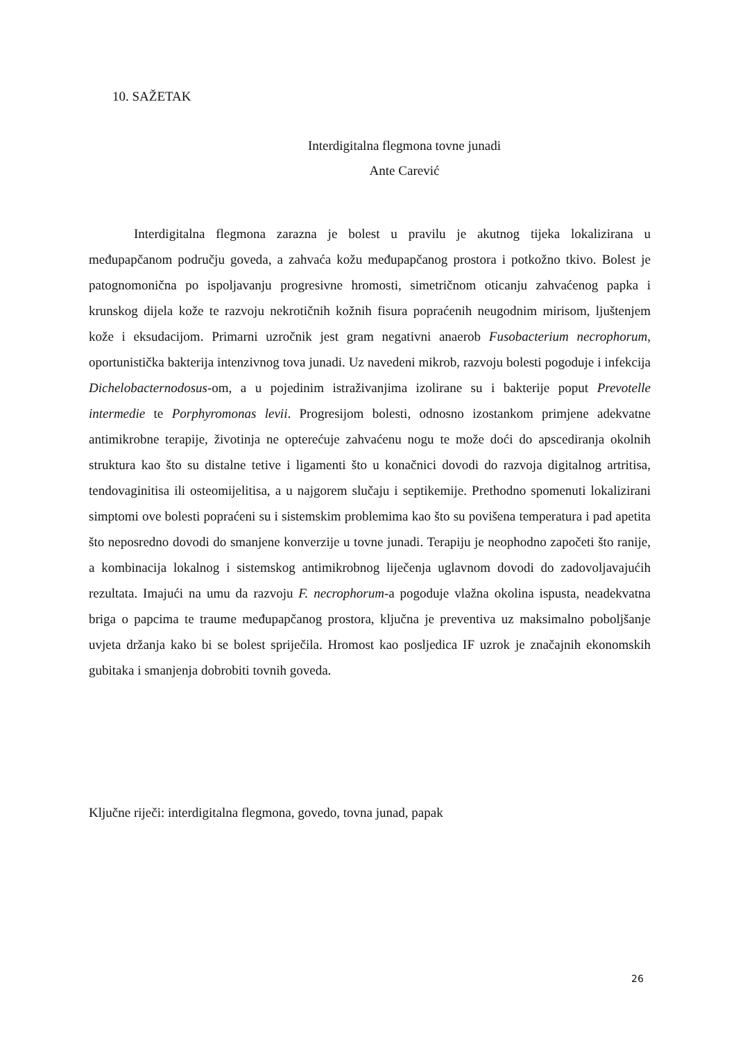10. SAŽETAK
Interdigitalna flegmona tovne junadi
Ante Carević
Interdigitalna flegmona zarazna je bolest u pravilu je akutnog tijeka lokalizirana u međupapčanom području goveda, a zahvaća kožu međupapčanog prostora i potkožno tkivo. Bolest je patognomonična po ispoljavanju progresivne hromosti, simetričnom oticanju zahvaćenog papka i krunskog dijela kože te razvoju nekrotičnih kožnih fisura popraćenih neugodnim mirisom, ljuštenjem kože i eksudacijom. Primarni uzročnik jest gram negativni anaerob Fusobacterium necrophorum, oportunistička bakterija intenzivnog tova junadi. Uz navedeni mikrob, razvoju bolesti pogoduje i infekcija Dichelobacternodosus-om, a u pojedinim istraživanjima izolirane su i bakterije poput Prevotelle intermedie te Porphyromonas levii. Progresijom bolesti, odnosno izostankom primjene adekvatne antimikrobne terapije, životinja ne opterećuje zahvaćenu nogu te može doći do apscediranja okolnih struktura kao što su distalne tetive i ligamenti što u konačnici dovodi do razvoja digitalnog artritisa, tendovaginitisa ili osteomijelitisa, a u najgorem slučaju i septikemije. Prethodno spomenuti lokalizirani simptomi ove bolesti popraćeni su i sistemskim problemima kao što su povišena temperatura i pad apetita što neposredno dovodi do smanjene konverzije u tovne junadi. Terapiju je neophodno započeti što ranije, a kombinacija lokalnog i sistemskog antimikrobnog liječenja uglavnom dovodi do zadovoljavajućih rezultata. Imajući na umu da razvoju F. necrophorum-a pogoduje vlažna okolina ispusta, neadekvatna briga o papcima te traume međupapčanog prostora, ključna je preventiva uz maksimalno poboljšanje uvjeta držanja kako bi se bolest spriječila. Hromost kao posljedica IF uzrok je značajnih ekonomskih gubitaka i smanjenja dobrobiti tovnih goveda.
Ključne riječi: interdigitalna flegmona, govedo, tovna junad, papak
26